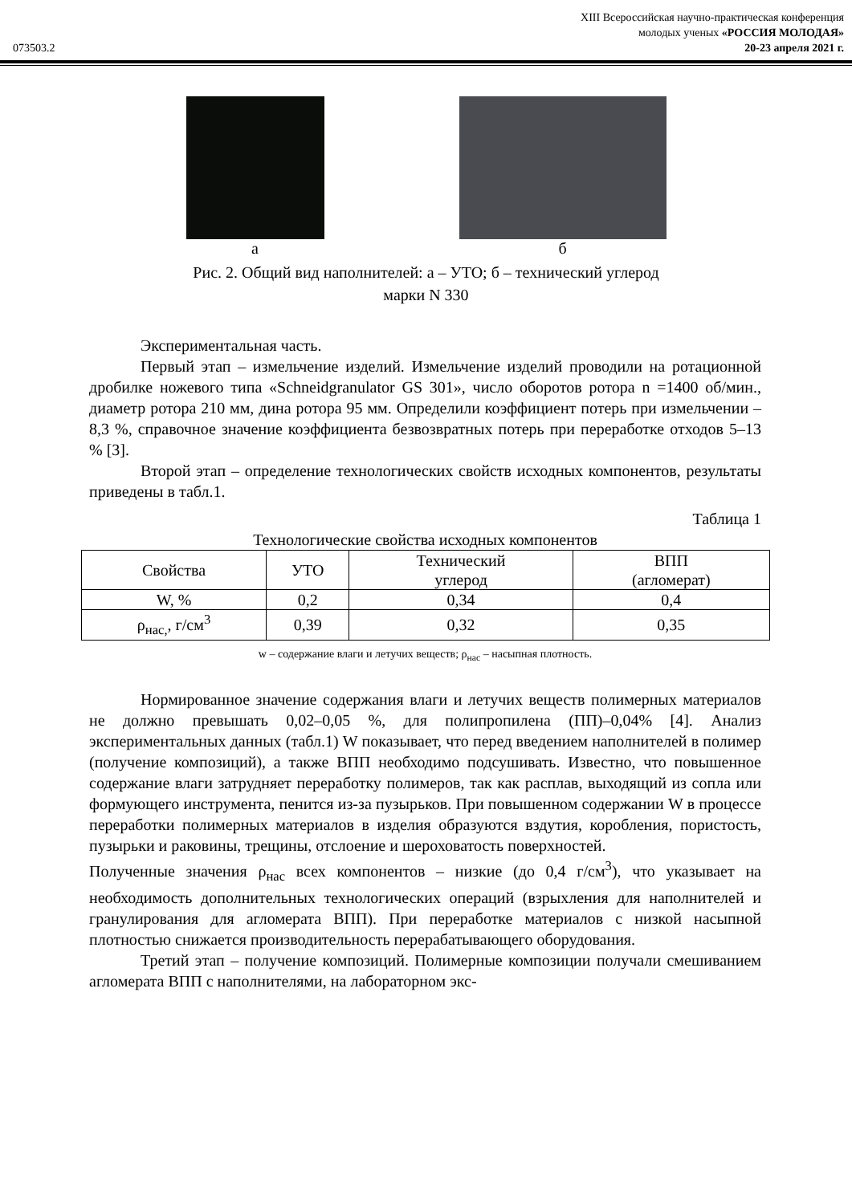XIII Всероссийская научно-практическая конференция
молодых ученых «РОССИЯ МОЛОДАЯ»
073503.2 20-23 апреля 2021 г.
а б
Рис. 2. Общий вид наполнителей: а – УТО; б – технический углерод
марки N 330
Экспериментальная часть.
Первый этап – измельчение изделий. Измельчение изделий проводили на ротационной дробилке ножевого типа «Schneidgranulator GS 301», число оборотов ротора n =1400 об/мин., диаметр ротора 210 мм, дина ротора 95 мм. Определили коэффициент потерь при измельчении – 8,3 %, справочное значение коэффициента безвозвратных потерь при переработке отходов 5–13 % [3].
Второй этап – определение технологических свойств исходных компонентов, результаты приведены в табл.1.
Таблица 1
Технологические свойства исходных компонентов
| Свойства | УТО | Технический углерод | ВПП (агломерат) |
| --- | --- | --- | --- |
| W, % | 0,2 | 0,34 | 0,4 |
| ρ<sub>нас,</sub>, г/см<sup>3</sup> | 0,39 | 0,32 | 0,35 |
w – содержание влаги и летучих веществ; ρ<sub>нас</sub> – насыпная плотность.
Нормированное значение содержания влаги и летучих веществ полимерных материалов не должно превышать 0,02–0,05 %, для полипропилена (ПП)–0,04% [4]. Анализ экспериментальных данных (табл.1) W показывает, что перед введением наполнителей в полимер (получение композиций), а также ВПП необходимо подсушивать. Известно, что повышенное содержание влаги затрудняет переработку полимеров, так как расплав, выходящий из сопла или формующего инструмента, пенится из-за пузырьков. При повышенном содержании W в процессе переработки полимерных материалов в изделия образуются вздутия, коробления, пористость, пузырьки и раковины, трещины, отслоение и шероховатость поверхностей.
Полученные значения ρ<sub>нас</sub> всех компонентов – низкие (до 0,4 г/см<sup>3</sup>), что указывает на необходимость дополнительных технологических операций (взрыхления для наполнителей и гранулирования для агломерата ВПП). При переработке материалов с низкой насыпной плотностью снижается производительность перерабатывающего оборудования.
Третий этап – получение композиций. Полимерные композиции получали смешиванием агломерата ВПП с наполнителями, на лабораторном экс-